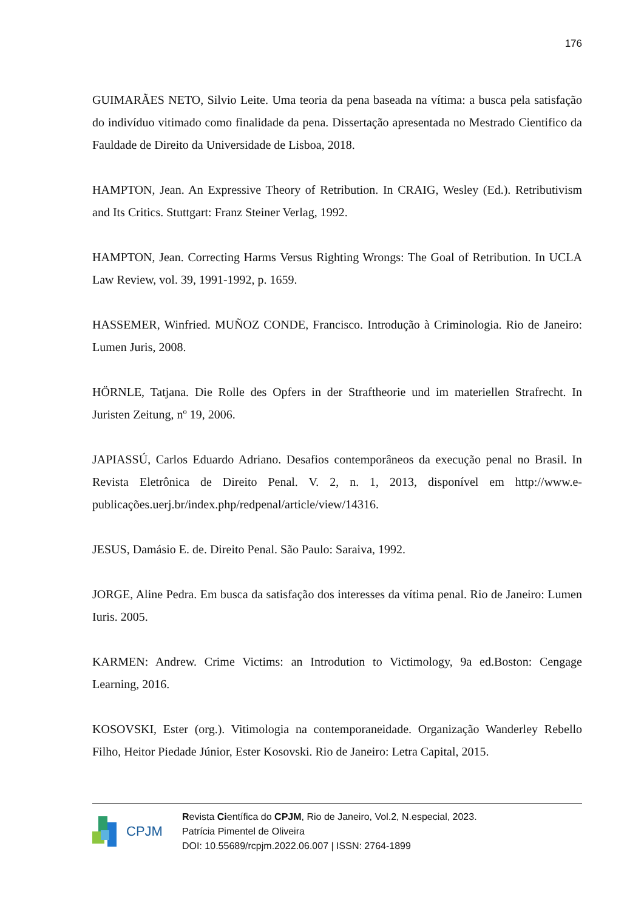176
GUIMARÃES NETO, Silvio Leite. Uma teoria da pena baseada na vítima: a busca pela satisfação do indivíduo vitimado como finalidade da pena. Dissertação apresentada no Mestrado Cientifico da Fauldade de Direito da Universidade de Lisboa, 2018.
HAMPTON, Jean. An Expressive Theory of Retribution. In CRAIG, Wesley (Ed.). Retributivism and Its Critics. Stuttgart: Franz Steiner Verlag, 1992.
HAMPTON, Jean. Correcting Harms Versus Righting Wrongs: The Goal of Retribution. In UCLA Law Review, vol. 39, 1991-1992, p. 1659.
HASSEMER, Winfried. MUÑOZ CONDE, Francisco. Introdução à Criminologia. Rio de Janeiro: Lumen Juris, 2008.
HÖRNLE, Tatjana. Die Rolle des Opfers in der Straftheorie und im materiellen Strafrecht. In Juristen Zeitung, nº 19, 2006.
JAPIASSÚ, Carlos Eduardo Adriano. Desafios contemporâneos da execução penal no Brasil. In Revista Eletrônica de Direito Penal. V. 2, n. 1, 2013, disponível em http://www.e-publicações.uerj.br/index.php/redpenal/article/view/14316.
JESUS, Damásio E. de. Direito Penal. São Paulo: Saraiva, 1992.
JORGE, Aline Pedra. Em busca da satisfação dos interesses da vítima penal. Rio de Janeiro: Lumen Iuris. 2005.
KARMEN: Andrew. Crime Victims: an Introdution to Victimology, 9a ed.Boston: Cengage Learning, 2016.
KOSOVSKI, Ester (org.). Vitimologia na contemporaneidade. Organização Wanderley Rebello Filho, Heitor Piedade Júnior, Ester Kosovski. Rio de Janeiro: Letra Capital, 2015.
CPJM
Revista Científica do CPJM, Rio de Janeiro, Vol.2, N.especial, 2023.
Patrícia Pimentel de Oliveira
DOI: 10.55689/rcpjm.2022.06.007 | ISSN: 2764-1899